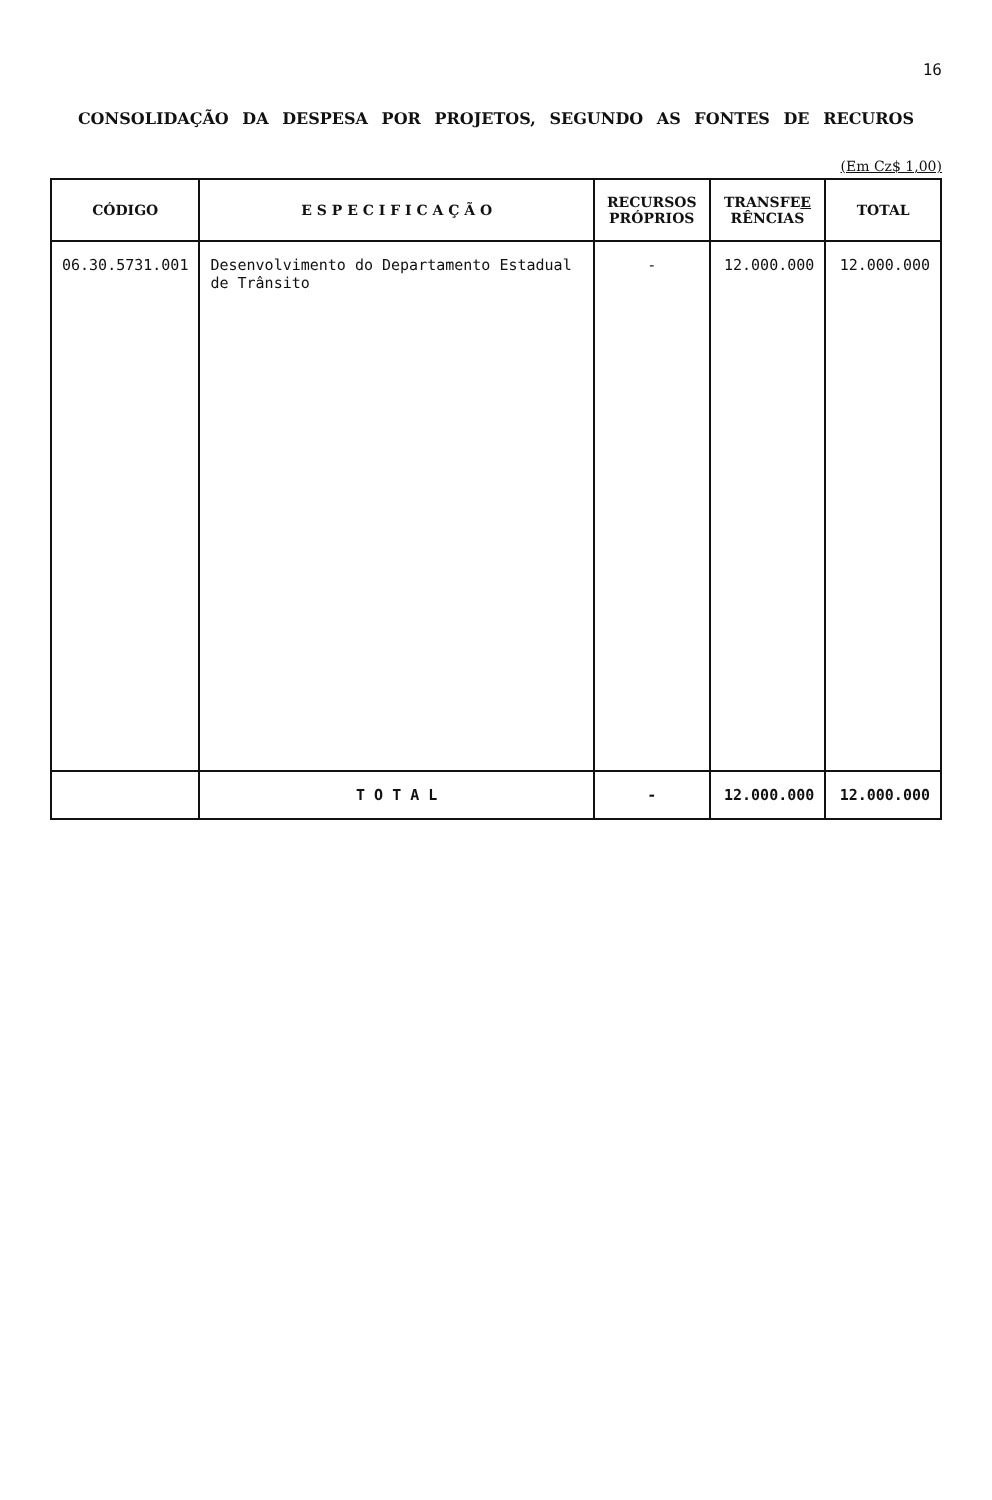16
CONSOLIDAÇÃO DA DESPESA POR PROJETOS, SEGUNDO AS FONTES DE RECUROS
(Em Cz$ 1,00)
| CÓDIGO | E S P E C I F I C A Ç Ã O | RECURSOS PRÓPRIOS | TRANSFE E RÊNCIAS | TOTAL |
| --- | --- | --- | --- | --- |
| 06.30.5731.001 | Desenvolvimento do Departamento Estadual de Trânsito | - | 12.000.000 | 12.000.000 |
| | T O T A L | - | 12.000.000 | 12.000.000 |